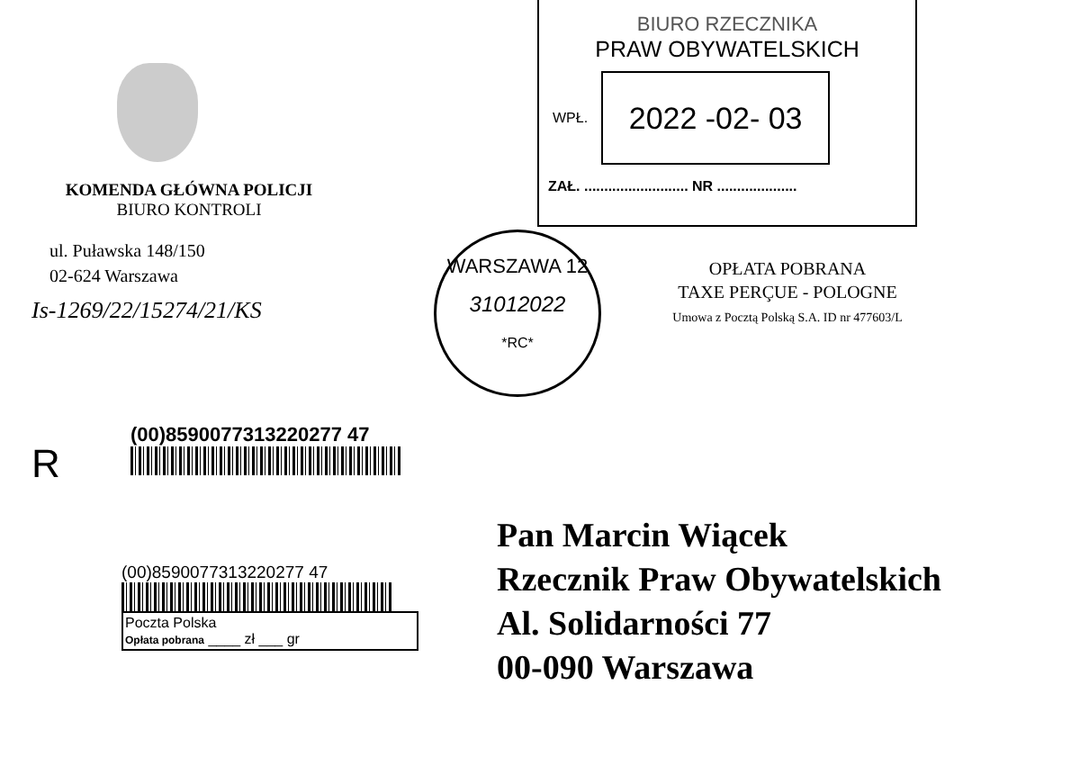KOMENDA GŁÓWNA POLICJI
BIURO KONTROLI
ul. Puławska 148/150
02-624 Warszawa
Is-1269/22/15274/21/KS
BIURO RZECZNIKA
PRAW OBYWATELSKICH
WPŁ.
2022 -02- 03
ZAŁ. .......................... NR ....................
WARSZAWA 12
31012022
*RC*
OPŁATA POBRANA
TAXE PERÇUE - POLOGNE
Umowa z Pocztą Polską S.A. ID nr 477603/L
R
(00)8590077313220277 47
(00)8590077313220277 47
Poczta Polska
Opłata pobrana ____ zł ___ gr
Pan Marcin Wiącek
Rzecznik Praw Obywatelskich
Al. Solidarności 77
00-090 Warszawa